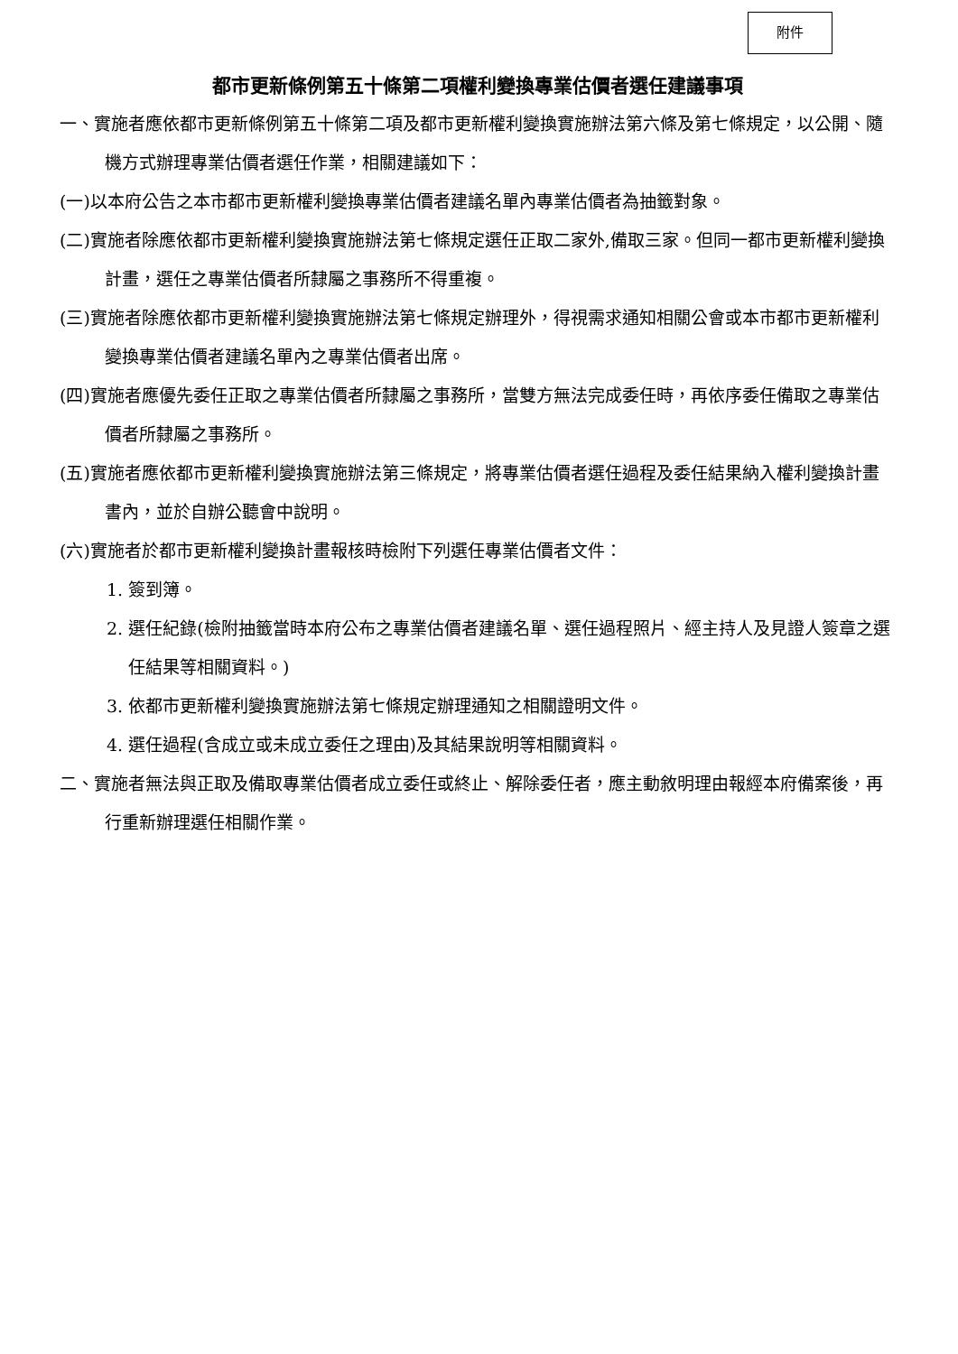附件
都市更新條例第五十條第二項權利變換專業估價者選任建議事項
一、實施者應依都市更新條例第五十條第二項及都市更新權利變換實施辦法第六條及第七條規定，以公開、隨機方式辦理專業估價者選任作業，相關建議如下：
(一)以本府公告之本市都市更新權利變換專業估價者建議名單內專業估價者為抽籤對象。
(二)實施者除應依都市更新權利變換實施辦法第七條規定選任正取二家外,備取三家。但同一都市更新權利變換計畫，選任之專業估價者所隸屬之事務所不得重複。
(三)實施者除應依都市更新權利變換實施辦法第七條規定辦理外，得視需求通知相關公會或本市都市更新權利變換專業估價者建議名單內之專業估價者出席。
(四)實施者應優先委任正取之專業估價者所隸屬之事務所，當雙方無法完成委任時，再依序委任備取之專業估價者所隸屬之事務所。
(五)實施者應依都市更新權利變換實施辦法第三條規定，將專業估價者選任過程及委任結果納入權利變換計畫書內，並於自辦公聽會中說明。
(六)實施者於都市更新權利變換計畫報核時檢附下列選任專業估價者文件：
1. 簽到簿。
2. 選任紀錄(檢附抽籤當時本府公布之專業估價者建議名單、選任過程照片、經主持人及見證人簽章之選任結果等相關資料。)
3. 依都市更新權利變換實施辦法第七條規定辦理通知之相關證明文件。
4. 選任過程(含成立或未成立委任之理由)及其結果說明等相關資料。
二、實施者無法與正取及備取專業估價者成立委任或終止、解除委任者，應主動敘明理由報經本府備案後，再行重新辦理選任相關作業。